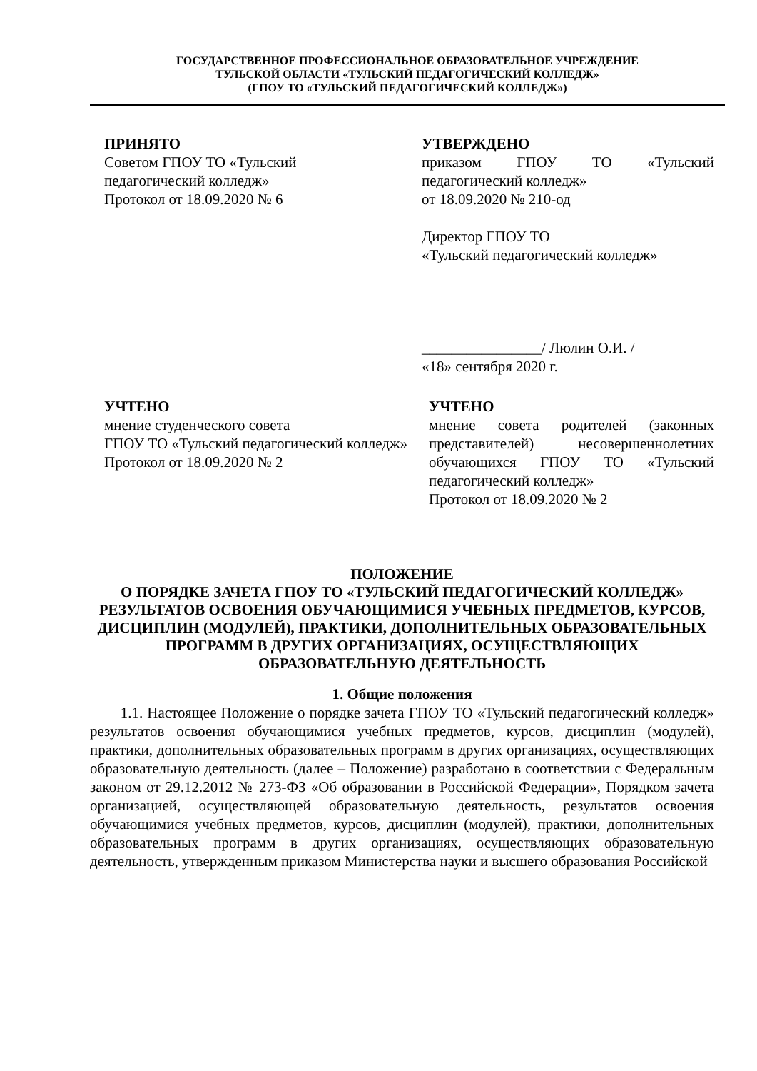ГОСУДАРСТВЕННОЕ ПРОФЕССИОНАЛЬНОЕ ОБРАЗОВАТЕЛЬНОЕ УЧРЕЖДЕНИЕ
ТУЛЬСКОЙ ОБЛАСТИ «ТУЛЬСКИЙ ПЕДАГОГИЧЕСКИЙ КОЛЛЕДЖ»
(ГПОУ ТО «ТУЛЬСКИЙ ПЕДАГОГИЧЕСКИЙ КОЛЛЕДЖ»)
ПРИНЯТО
Советом ГПОУ ТО «Тульский
педагогический колледж»
Протокол от 18.09.2020 № 6
УТВЕРЖДЕНО
приказом ГПОУ ТО «Тульский педагогический колледж»
от 18.09.2020 № 210-од
Директор ГПОУ ТО
«Тульский педагогический колледж»
________________/ Люлин О.И. /
«18» сентября 2020 г.
УЧТЕНО
мнение студенческого совета
ГПОУ ТО «Тульский педагогический колледж»
Протокол от 18.09.2020 № 2
УЧТЕНО
мнение совета родителей (законных представителей) несовершеннолетних обучающихся ГПОУ ТО «Тульский педагогический колледж»
Протокол от 18.09.2020 № 2
ПОЛОЖЕНИЕ
О ПОРЯДКЕ ЗАЧЕТА ГПОУ ТО «ТУЛЬСКИЙ ПЕДАГОГИЧЕСКИЙ КОЛЛЕДЖ» РЕЗУЛЬТАТОВ ОСВОЕНИЯ ОБУЧАЮЩИМИСЯ УЧЕБНЫХ ПРЕДМЕТОВ, КУРСОВ, ДИСЦИПЛИН (МОДУЛЕЙ), ПРАКТИКИ, ДОПОЛНИТЕЛЬНЫХ ОБРАЗОВАТЕЛЬНЫХ ПРОГРАММ В ДРУГИХ ОРГАНИЗАЦИЯХ, ОСУЩЕСТВЛЯЮЩИХ ОБРАЗОВАТЕЛЬНУЮ ДЕЯТЕЛЬНОСТЬ
1. Общие положения
1.1. Настоящее Положение о порядке зачета ГПОУ ТО «Тульский педагогический колледж» результатов освоения обучающимися учебных предметов, курсов, дисциплин (модулей), практики, дополнительных образовательных программ в других организациях, осуществляющих образовательную деятельность (далее – Положение) разработано в соответствии с Федеральным законом от 29.12.2012 № 273-ФЗ «Об образовании в Российской Федерации», Порядком зачета организацией, осуществляющей образовательную деятельность, результатов освоения обучающимися учебных предметов, курсов, дисциплин (модулей), практики, дополнительных образовательных программ в других организациях, осуществляющих образовательную деятельность, утвержденным приказом Министерства науки и высшего образования Российской